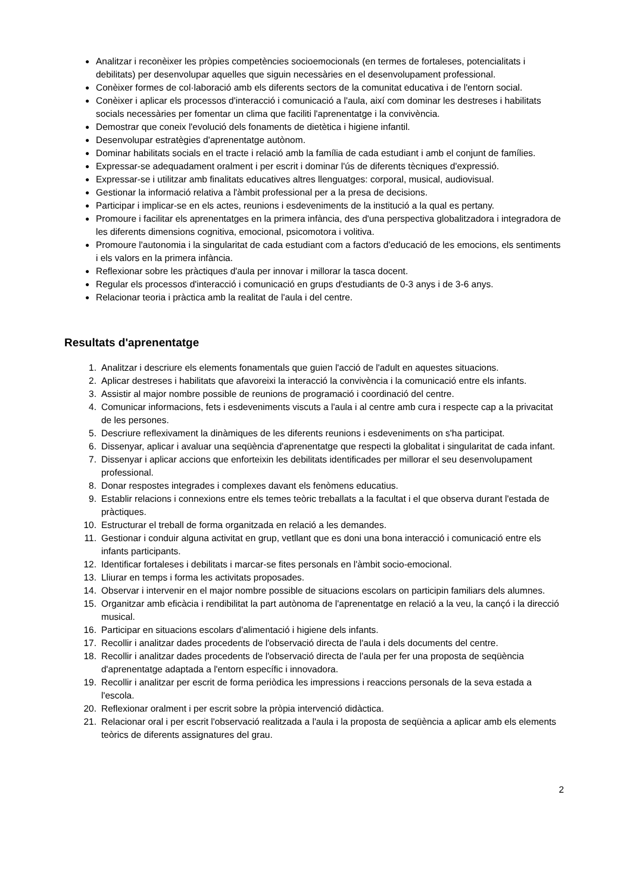● Analitzar i reconèixer les pròpies competències socioemocionals (en termes de fortaleses, potencialitats i debilitats) per desenvolupar aquelles que siguin necessàries en el desenvolupament professional.
● Conèixer formes de col·laboració amb els diferents sectors de la comunitat educativa i de l'entorn social.
● Conèixer i aplicar els processos d'interacció i comunicació a l'aula, així com dominar les destreses i habilitats socials necessàries per fomentar un clima que faciliti l'aprenentatge i la convivència.
● Demostrar que coneix l'evolució dels fonaments de dietètica i higiene infantil.
● Desenvolupar estratègies d'aprenentatge autònom.
● Dominar habilitats socials en el tracte i relació amb la família de cada estudiant i amb el conjunt de famílies.
● Expressar-se adequadament oralment i per escrit i dominar l'ús de diferents tècniques d'expressió.
● Expressar-se i utilitzar amb finalitats educatives altres llenguatges: corporal, musical, audiovisual.
● Gestionar la informació relativa a l'àmbit professional per a la presa de decisions.
● Participar i implicar-se en els actes, reunions i esdeveniments de la institució a la qual es pertany.
● Promoure i facilitar els aprenentatges en la primera infància, des d'una perspectiva globalitzadora i integradora de les diferents dimensions cognitiva, emocional, psicomotora i volitiva.
● Promoure l'autonomia i la singularitat de cada estudiant com a factors d'educació de les emocions, els sentiments i els valors en la primera infància.
● Reflexionar sobre les pràctiques d'aula per innovar i millorar la tasca docent.
● Regular els processos d'interacció i comunicació en grups d'estudiants de 0-3 anys i de 3-6 anys.
● Relacionar teoria i pràctica amb la realitat de l'aula i del centre.
Resultats d'aprenentatge
1. Analitzar i descriure els elements fonamentals que guien l'acció de l'adult en aquestes situacions.
2. Aplicar destreses i habilitats que afavoreixi la interacció la convivència i la comunicació entre els infants.
3. Assistir al major nombre possible de reunions de programació i coordinació del centre.
4. Comunicar informacions, fets i esdeveniments viscuts a l'aula i al centre amb cura i respecte cap a la privacitat de les persones.
5. Descriure reflexivament la dinàmiques de les diferents reunions i esdeveniments on s'ha participat.
6. Dissenyar, aplicar i avaluar una seqüència d'aprenentatge que respecti la globalitat i singularitat de cada infant.
7. Dissenyar i aplicar accions que enforteixin les debilitats identificades per millorar el seu desenvolupament professional.
8. Donar respostes integrades i complexes davant els fenòmens educatius.
9. Establir relacions i connexions entre els temes teòric treballats a la facultat i el que observa durant l'estada de pràctiques.
10. Estructurar el treball de forma organitzada en relació a les demandes.
11. Gestionar i conduir alguna activitat en grup, vetllant que es doni una bona interacció i comunicació entre els infants participants.
12. Identificar fortaleses i debilitats i marcar-se fites personals en l'àmbit socio-emocional.
13. Lliurar en temps i forma les activitats proposades.
14. Observar i intervenir en el major nombre possible de situacions escolars on participin familiars dels alumnes.
15. Organitzar amb eficàcia i rendibilitat la part autònoma de l'aprenentatge en relació a la veu, la cançó i la direcció musical.
16. Participar en situacions escolars d'alimentació i higiene dels infants.
17. Recollir i analitzar dades procedents de l'observació directa de l'aula i dels documents del centre.
18. Recollir i analitzar dades procedents de l'observació directa de l'aula per fer una proposta de seqüència d'aprenentatge adaptada a l'entorn específic i innovadora.
19. Recollir i analitzar per escrit de forma periòdica les impressions i reaccions personals de la seva estada a l'escola.
20. Reflexionar oralment i per escrit sobre la pròpia intervenció didàctica.
21. Relacionar oral i per escrit l'observació realitzada a l'aula i la proposta de seqüència a aplicar amb els elements teòrics de diferents assignatures del grau.
2